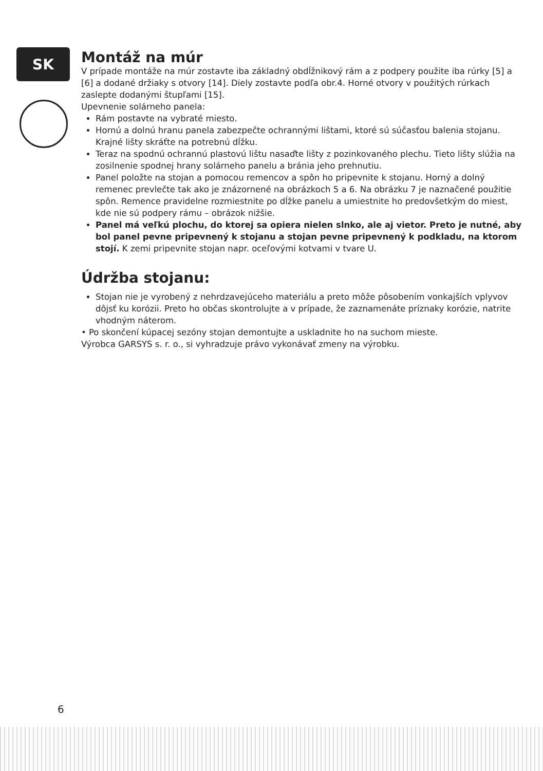SK
Montáž na múr
V prípade montáže na múr zostavte iba základný obdĺžnikový rám a z podpery použite iba rúrky [5] a [6] a dodané držiaky s otvory [14]. Diely zostavte podľa obr.4. Horné otvory v použitých rúrkach zaslepte dodanými štupľami [15].
Upevnenie solárneho panela:
Rám postavte na vybraté miesto.
Hornú a dolnú hranu panela zabezpečte ochrannými lištami, ktoré sú súčasťou balenia stojanu. Krajné lišty skráťte na potrebnú dĺžku.
Teraz na spodnú ochrannú plastovú lištu nasaďte lišty z pozinkovaného plechu. Tieto lišty slúžia na zosilnenie spodnej hrany solárneho panelu a bránia jeho prehnutiu.
Panel položte na stojan a pomocou remencov a spôn ho pripevnite k stojanu. Horný a dolný remenec prevlečte tak ako je znázornené na obrázkoch 5 a 6. Na obrázku 7 je naznačené použitie spôn. Remence pravidelne rozmiestnite po dĺžke panelu a umiestnite ho predovšetkým do miest, kde nie sú podpery rámu – obrázok nižšie.
Panel má veľkú plochu, do ktorej sa opiera nielen slnko, ale aj vietor. Preto je nutné, aby bol panel pevne pripevnený k stojanu a stojan pevne pripevnený k podkladu, na ktorom stojí. K zemi pripevnite stojan napr. oceľovými kotvami v tvare U.
Údržba stojanu:
Stojan nie je vyrobený z nehrdzavejúceho materiálu a preto môže pôsobením vonkajších vplyvov dôjsť ku korózii. Preto ho občas skontrolujte a v prípade, že zaznamenáte príznaky korózie, natrite vhodným náterom.
• Po skončení kúpacej sezóny stojan demontujte a uskladnite ho na suchom mieste.
Výrobca GARSYS s. r. o., si vyhradzuje právo vykonávať zmeny na výrobku.
6